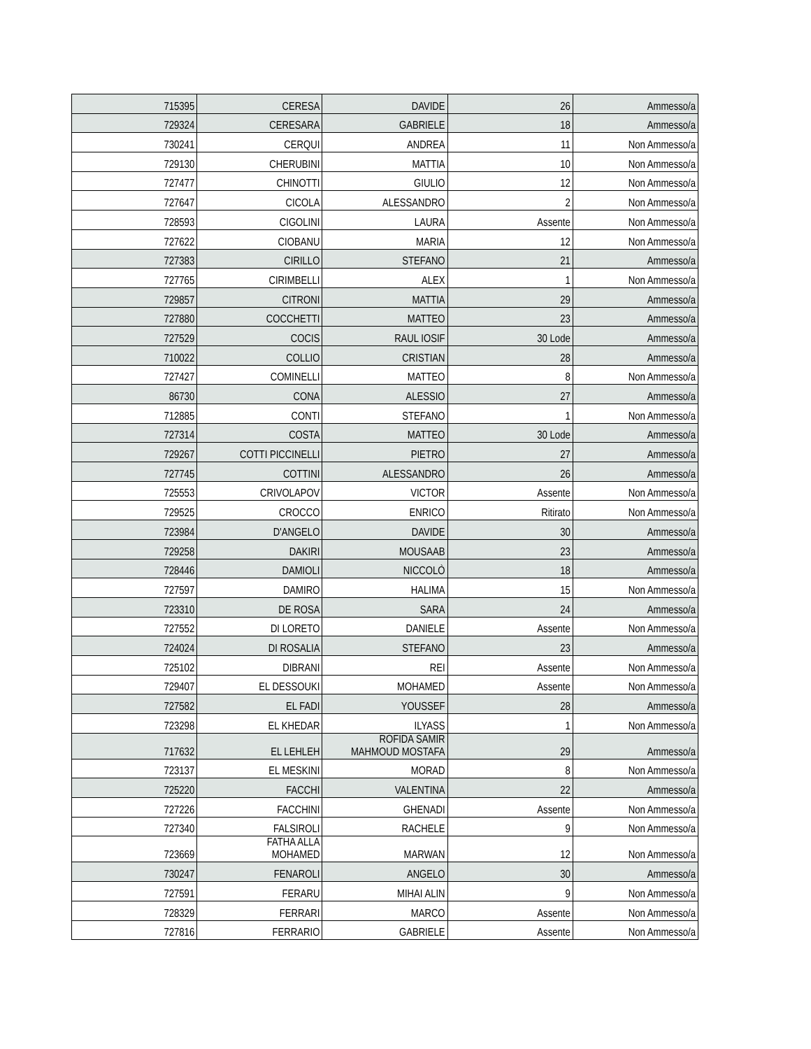| 715395 | CERESA | DAVIDE | 26 | Ammesso/a |
| 729324 | CERESARA | GABRIELE | 18 | Ammesso/a |
| 730241 | CERQUI | ANDREA | 11 | Non Ammesso/a |
| 729130 | CHERUBINI | MATTIA | 10 | Non Ammesso/a |
| 727477 | CHINOTTI | GIULIO | 12 | Non Ammesso/a |
| 727647 | CICOLA | ALESSANDRO | 2 | Non Ammesso/a |
| 728593 | CIGOLINI | LAURA | Assente | Non Ammesso/a |
| 727622 | CIOBANU | MARIA | 12 | Non Ammesso/a |
| 727383 | CIRILLO | STEFANO | 21 | Ammesso/a |
| 727765 | CIRIMBELLI | ALEX | 1 | Non Ammesso/a |
| 729857 | CITRONI | MATTIA | 29 | Ammesso/a |
| 727880 | COCCHETTI | MATTEO | 23 | Ammesso/a |
| 727529 | COCIS | RAUL IOSIF | 30 Lode | Ammesso/a |
| 710022 | COLLIO | CRISTIAN | 28 | Ammesso/a |
| 727427 | COMINELLI | MATTEO | 8 | Non Ammesso/a |
| 86730 | CONA | ALESSIO | 27 | Ammesso/a |
| 712885 | CONTI | STEFANO | 1 | Non Ammesso/a |
| 727314 | COSTA | MATTEO | 30 Lode | Ammesso/a |
| 729267 | COTTI PICCINELLI | PIETRO | 27 | Ammesso/a |
| 727745 | COTTINI | ALESSANDRO | 26 | Ammesso/a |
| 725553 | CRIVOLAPOV | VICTOR | Assente | Non Ammesso/a |
| 729525 | CROCCO | ENRICO | Ritirato | Non Ammesso/a |
| 723984 | D'ANGELO | DAVIDE | 30 | Ammesso/a |
| 729258 | DAKIRI | MOUSAAB | 23 | Ammesso/a |
| 728446 | DAMIOLI | NICCOLÒ | 18 | Ammesso/a |
| 727597 | DAMIRO | HALIMA | 15 | Non Ammesso/a |
| 723310 | DE ROSA | SARA | 24 | Ammesso/a |
| 727552 | DI LORETO | DANIELE | Assente | Non Ammesso/a |
| 724024 | DI ROSALIA | STEFANO | 23 | Ammesso/a |
| 725102 | DIBRANI | REI | Assente | Non Ammesso/a |
| 729407 | EL DESSOUKI | MOHAMED | Assente | Non Ammesso/a |
| 727582 | EL FADI | YOUSSEF | 28 | Ammesso/a |
| 723298 | EL KHEDAR | ILYASS | 1 | Non Ammesso/a |
| 717632 | EL LEHLEH | ROFIDA SAMIR MAHMOUD MOSTAFA | 29 | Ammesso/a |
| 723137 | EL MESKINI | MORAD | 8 | Non Ammesso/a |
| 725220 | FACCHI | VALENTINA | 22 | Ammesso/a |
| 727226 | FACCHINI | GHENADI | Assente | Non Ammesso/a |
| 727340 | FALSIROLI | RACHELE | 9 | Non Ammesso/a |
| 723669 | FATHA ALLA MOHAMED | MARWAN | 12 | Non Ammesso/a |
| 730247 | FENAROLI | ANGELO | 30 | Ammesso/a |
| 727591 | FERARU | MIHAI ALIN | 9 | Non Ammesso/a |
| 728329 | FERRARI | MARCO | Assente | Non Ammesso/a |
| 727816 | FERRARIO | GABRIELE | Assente | Non Ammesso/a |